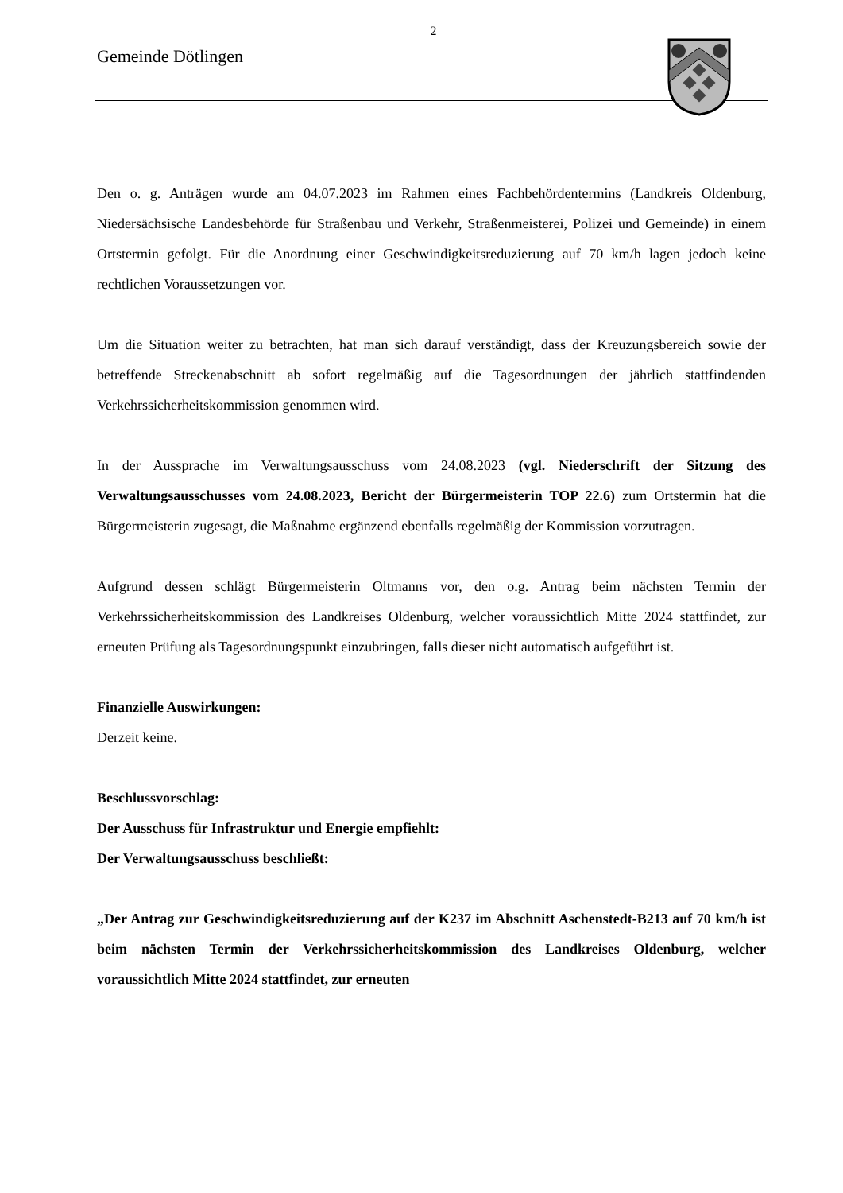2
Gemeinde Dötlingen
Den o. g. Anträgen wurde am 04.07.2023 im Rahmen eines Fachbehördentermins (Landkreis Oldenburg, Niedersächsische Landesbehörde für Straßenbau und Verkehr, Straßenmeisterei, Polizei und Gemeinde) in einem Ortstermin gefolgt. Für die Anordnung einer Geschwindigkeitsreduzierung auf 70 km/h lagen jedoch keine rechtlichen Voraussetzungen vor.
Um die Situation weiter zu betrachten, hat man sich darauf verständigt, dass der Kreuzungsbereich sowie der betreffende Streckenabschnitt ab sofort regelmäßig auf die Tagesordnungen der jährlich stattfindenden Verkehrssicherheitskommission genommen wird.
In der Aussprache im Verwaltungsausschuss vom 24.08.2023 (vgl. Niederschrift der Sitzung des Verwaltungsausschusses vom 24.08.2023, Bericht der Bürgermeisterin TOP 22.6) zum Ortstermin hat die Bürgermeisterin zugesagt, die Maßnahme ergänzend ebenfalls regelmäßig der Kommission vorzutragen.
Aufgrund dessen schlägt Bürgermeisterin Oltmanns vor, den o.g. Antrag beim nächsten Termin der Verkehrssicherheitskommission des Landkreises Oldenburg, welcher voraussichtlich Mitte 2024 stattfindet, zur erneuten Prüfung als Tagesordnungspunkt einzubringen, falls dieser nicht automatisch aufgeführt ist.
Finanzielle Auswirkungen:
Derzeit keine.
Beschlussvorschlag:
Der Ausschuss für Infrastruktur und Energie empfiehlt:
Der Verwaltungsausschuss beschließt:
„Der Antrag zur Geschwindigkeitsreduzierung auf der K237 im Abschnitt Aschenstedt-B213 auf 70 km/h ist beim nächsten Termin der Verkehrssicherheitskommission des Landkreises Oldenburg, welcher voraussichtlich Mitte 2024 stattfindet, zur erneuten